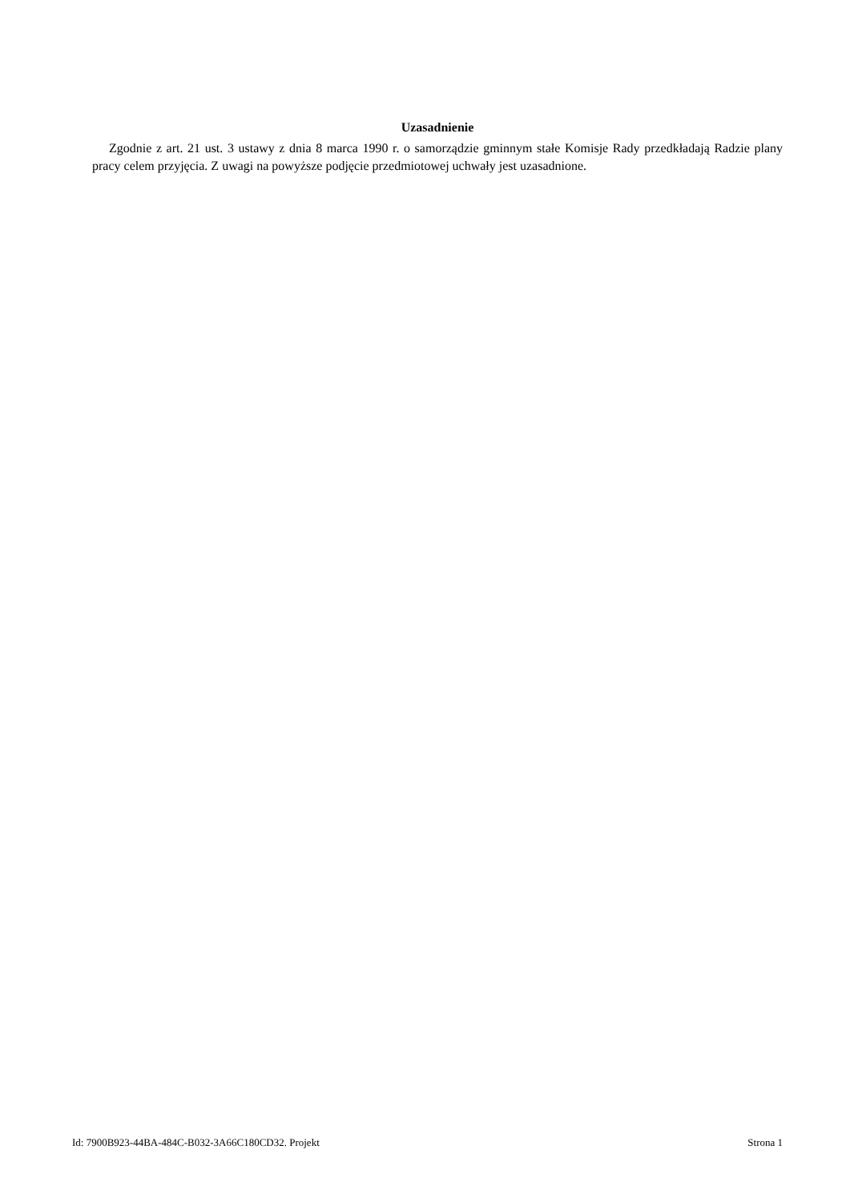Uzasadnienie
Zgodnie z art. 21 ust. 3 ustawy z dnia 8 marca 1990 r. o samorządzie gminnym stałe Komisje Rady przedkładają Radzie plany pracy celem przyjęcia. Z uwagi na powyższe podjęcie przedmiotowej uchwały jest uzasadnione.
Id: 7900B923-44BA-484C-B032-3A66C180CD32. Projekt Strona 1